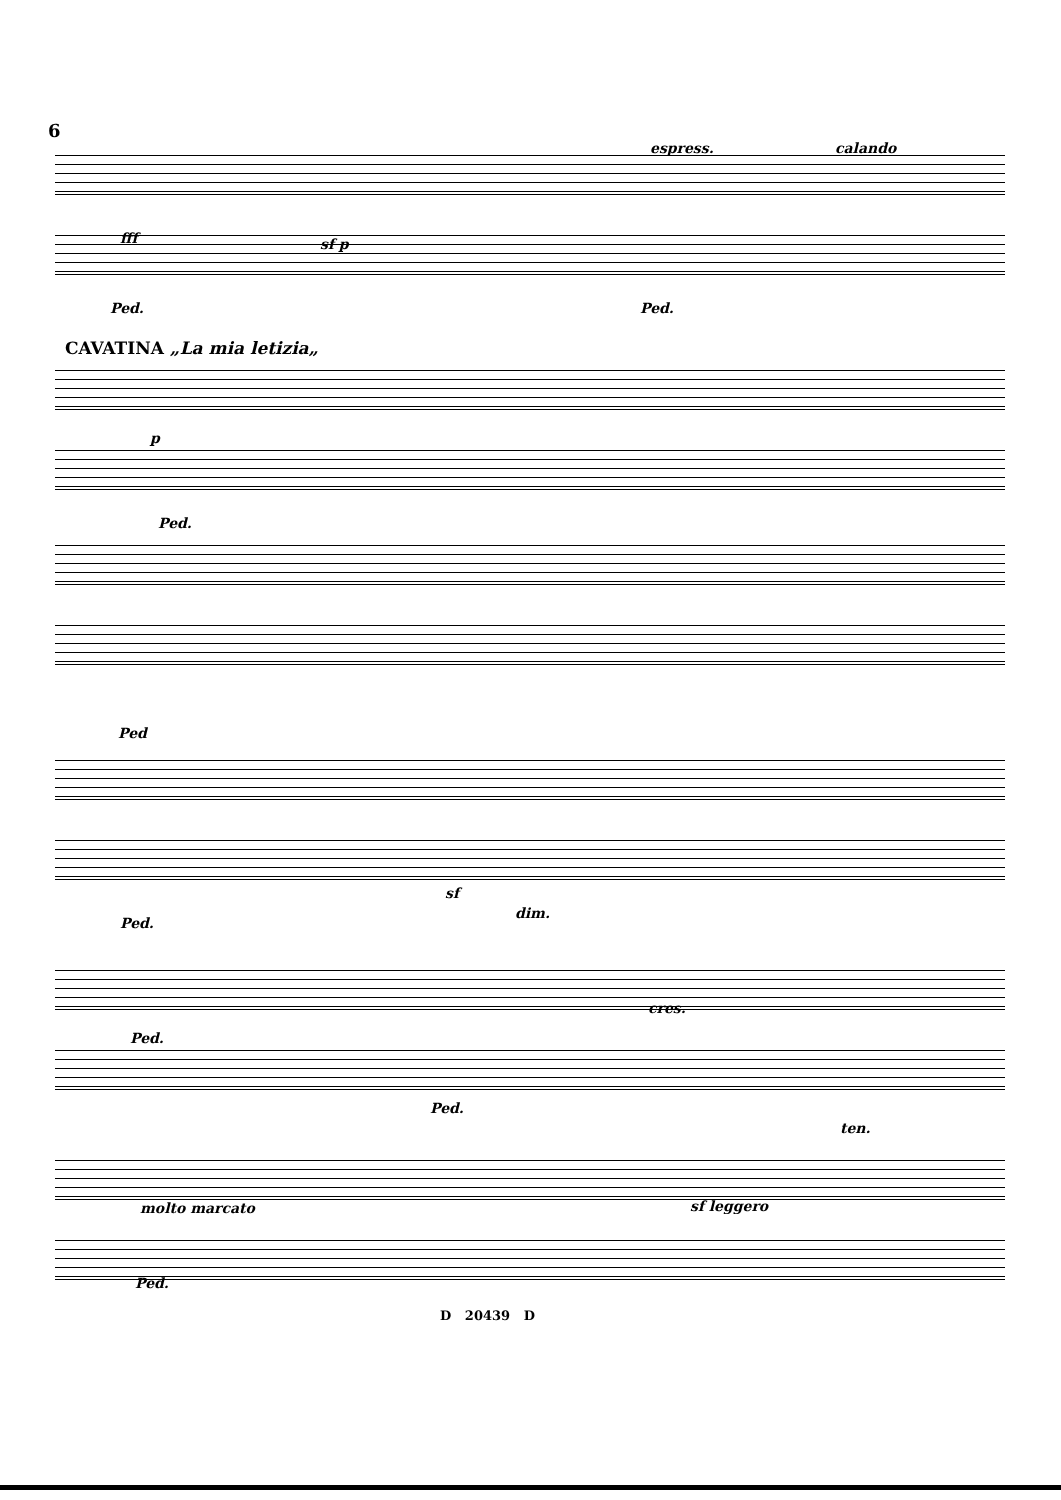6
espress. calando
fff sf p
Ped. Ped.
CAVATINA „La mia letizia„
p
Ped.
Ped
sf
dim.
Ped.
Ped.
cres.
Ped.
molto marcato sf leggero
ten.
Ped.
D 20439 D